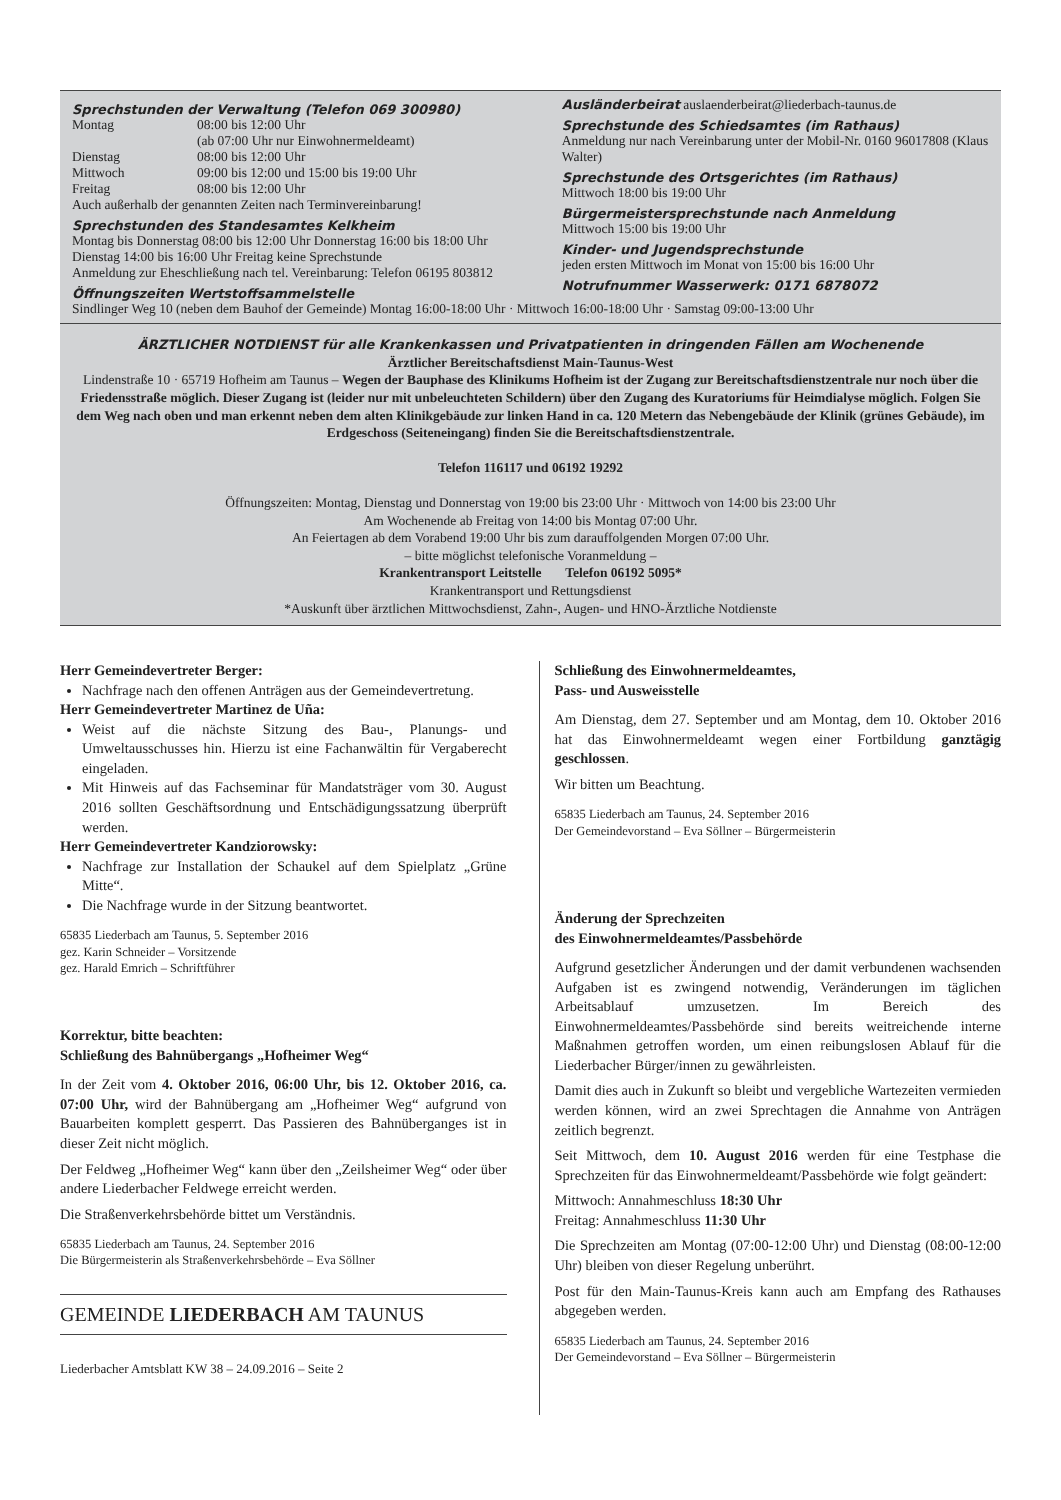Sprechstunden der Verwaltung (Telefon 069 300980)
Montag 08:00 bis 12:00 Uhr
(ab 07:00 Uhr nur Einwohnermeldeamt)
Dienstag 08:00 bis 12:00 Uhr
Mittwoch 09:00 bis 12:00 und 15:00 bis 19:00 Uhr
Freitag 08:00 bis 12:00 Uhr
Auch außerhalb der genannten Zeiten nach Terminvereinbarung!
Sprechstunden des Standesamtes Kelkheim
Montag bis Donnerstag 08:00 bis 12:00 Uhr Donnerstag 16:00 bis 18:00 Uhr
Dienstag 14:00 bis 16:00 Uhr Freitag keine Sprechstunde
Anmeldung zur Eheschließung nach tel. Vereinbarung: Telefon 06195 803812
Öffnungszeiten Wertstoffsammelstelle
Ausländerbeirat auslaenderbeirat@liederbach-taunus.de
Sprechstunde des Schiedsamtes (im Rathaus)
Anmeldung nur nach Vereinbarung unter der Mobil-Nr. 0160 96017808 (Klaus Walter)
Sprechstunde des Ortsgerichtes (im Rathaus)
Mittwoch 18:00 bis 19:00 Uhr
Bürgermeistersprechstunde nach Anmeldung
Mittwoch 15:00 bis 19:00 Uhr
Kinder- und Jugendsprechstunde
jeden ersten Mittwoch im Monat von 15:00 bis 16:00 Uhr
Notrufnummer Wasserwerk: 0171 6878072
Sindlinger Weg 10 (neben dem Bauhof der Gemeinde) Montag 16:00-18:00 Uhr · Mittwoch 16:00-18:00 Uhr · Samstag 09:00-13:00 Uhr
ÄRZTLICHER NOTDIENST für alle Krankenkassen und Privatpatienten in dringenden Fällen am Wochenende
Ärztlicher Bereitschaftsdienst Main-Taunus-West
Lindenstraße 10 · 65719 Hofheim am Taunus – Wegen der Bauphase des Klinikums Hofheim ist der Zugang zur Bereitschaftsdienstzentrale nur noch über die Friedensstraße möglich. Dieser Zugang ist (leider nur mit unbeleuchteten Schildern) über den Zugang des Kuratoriums für Heimdialyse möglich. Folgen Sie dem Weg nach oben und man erkennt neben dem alten Klinikgebäude zur linken Hand in ca. 120 Metern das Nebengebäude der Klinik (grünes Gebäude), im Erdgeschoss (Seiteneingang) finden Sie die Bereitschaftsdienstzentrale.
Telefon 116117 und 06192 19292
Öffnungszeiten: Montag, Dienstag und Donnerstag von 19:00 bis 23:00 Uhr · Mittwoch von 14:00 bis 23:00 Uhr
Am Wochenende ab Freitag von 14:00 bis Montag 07:00 Uhr.
An Feiertagen ab dem Vorabend 19:00 Uhr bis zum darauffolgenden Morgen 07:00 Uhr.
– bitte möglichst telefonische Voranmeldung –
Krankentransport Leitstelle Telefon 06192 5095*
Krankentransport und Rettungsdienst
*Auskunft über ärztlichen Mittwochsdienst, Zahn-, Augen- und HNO-Ärztliche Notdienste
Herr Gemeindevertreter Berger:
Nachfrage nach den offenen Anträgen aus der Gemeindevertretung.
Herr Gemeindevertreter Martinez de Uña:
Weist auf die nächste Sitzung des Bau-, Planungs- und Umweltausschusses hin. Hierzu ist eine Fachanwältin für Vergaberecht eingeladen.
Mit Hinweis auf das Fachseminar für Mandatsträger vom 30. August 2016 sollten Geschäftsordnung und Entschädigungssatzung überprüft werden.
Herr Gemeindevertreter Kandziorowsky:
Nachfrage zur Installation der Schaukel auf dem Spielplatz „Grüne Mitte“.
Die Nachfrage wurde in der Sitzung beantwortet.
65835 Liederbach am Taunus, 5. September 2016
gez. Karin Schneider – Vorsitzende
gez. Harald Emrich – Schriftführer
Korrektur, bitte beachten:
Schließung des Bahnübergangs „Hofheimer Weg“
In der Zeit vom 4. Oktober 2016, 06:00 Uhr, bis 12. Oktober 2016, ca. 07:00 Uhr, wird der Bahnübergang am „Hofheimer Weg“ aufgrund von Bauarbeiten komplett gesperrt. Das Passieren des Bahnüberganges ist in dieser Zeit nicht möglich.
Der Feldweg „Hofheimer Weg“ kann über den „Zeilsheimer Weg“ oder über andere Liederbacher Feldwege erreicht werden.
Die Straßenverkehrsbehörde bittet um Verständnis.
65835 Liederbach am Taunus, 24. September 2016
Die Bürgermeisterin als Straßenverkehrsbehörde – Eva Söllner
GEMEINDE LIEDERBACH AM TAUNUS
Liederbacher Amtsblatt KW 38 – 24.09.2016 – Seite 2
Schließung des Einwohnermeldeamtes,
Pass- und Ausweisstelle
Am Dienstag, dem 27. September und am Montag, dem 10. Oktober 2016 hat das Einwohnermeldeamt wegen einer Fortbildung ganztägig geschlossen.
Wir bitten um Beachtung.
65835 Liederbach am Taunus, 24. September 2016
Der Gemeindevorstand – Eva Söllner – Bürgermeisterin
Änderung der Sprechzeiten
des Einwohnermeldeamtes/Passbehörde
Aufgrund gesetzlicher Änderungen und der damit verbundenen wachsenden Aufgaben ist es zwingend notwendig, Veränderungen im täglichen Arbeitsablauf umzusetzen. Im Bereich des Einwohnermeldeamtes/Passbehörde sind bereits weitreichende interne Maßnahmen getroffen worden, um einen reibungslosen Ablauf für die Liederbacher Bürger/innen zu gewährleisten.
Damit dies auch in Zukunft so bleibt und vergebliche Wartezeiten vermieden werden können, wird an zwei Sprechtagen die Annahme von Anträgen zeitlich begrenzt.
Seit Mittwoch, dem 10. August 2016 werden für eine Testphase die Sprechzeiten für das Einwohnermeldeamt/Passbehörde wie folgt geändert:
Mittwoch: Annahmeschluss 18:30 Uhr
Freitag: Annahmeschluss 11:30 Uhr
Die Sprechzeiten am Montag (07:00-12:00 Uhr) und Dienstag (08:00-12:00 Uhr) bleiben von dieser Regelung unberührt.
Post für den Main-Taunus-Kreis kann auch am Empfang des Rathauses abgegeben werden.
65835 Liederbach am Taunus, 24. September 2016
Der Gemeindevorstand – Eva Söllner – Bürgermeisterin